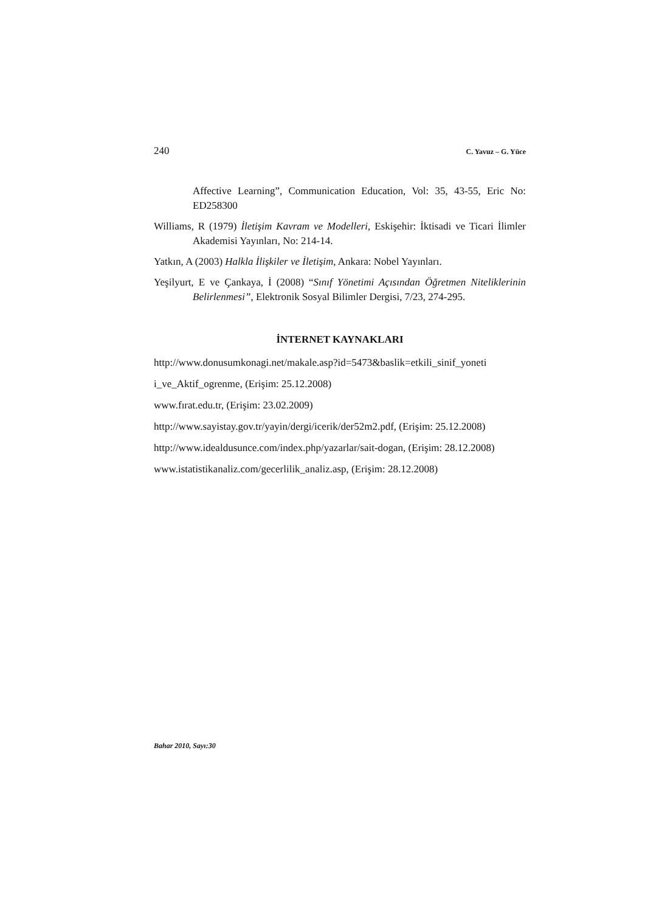240 C. Yavuz – G. Yüce
Affective Learning”, Communication Education, Vol: 35, 43-55, Eric No: ED258300
Williams, R (1979) İletişim Kavram ve Modelleri, Eskişehir: İktisadi ve Ticari İlimler Akademisi Yayınları, No: 214-14.
Yatkın, A (2003) Halkla İlişkiler ve İletişim, Ankara: Nobel Yayınları.
Yeşilyurt, E ve Çankaya, İ (2008) “Sınıf Yönetimi Açısından Öğretmen Niteliklerinin Belirlenmesi”, Elektronik Sosyal Bilimler Dergisi, 7/23, 274-295.
İNTERNET KAYNAKLARI
http://www.donusumkonagi.net/makale.asp?id=5473&baslik=etkili_sinif_yoneti
i_ve_Aktif_ogrenme, (Erişim: 25.12.2008)
www.fırat.edu.tr, (Erişim: 23.02.2009)
http://www.sayistay.gov.tr/yayin/dergi/icerik/der52m2.pdf, (Erişim: 25.12.2008)
http://www.idealdusunce.com/index.php/yazarlar/sait-dogan, (Erişim: 28.12.2008)
www.istatistikanaliz.com/gecerlilik_analiz.asp, (Erişim: 28.12.2008)
Bahar 2010, Sayı:30